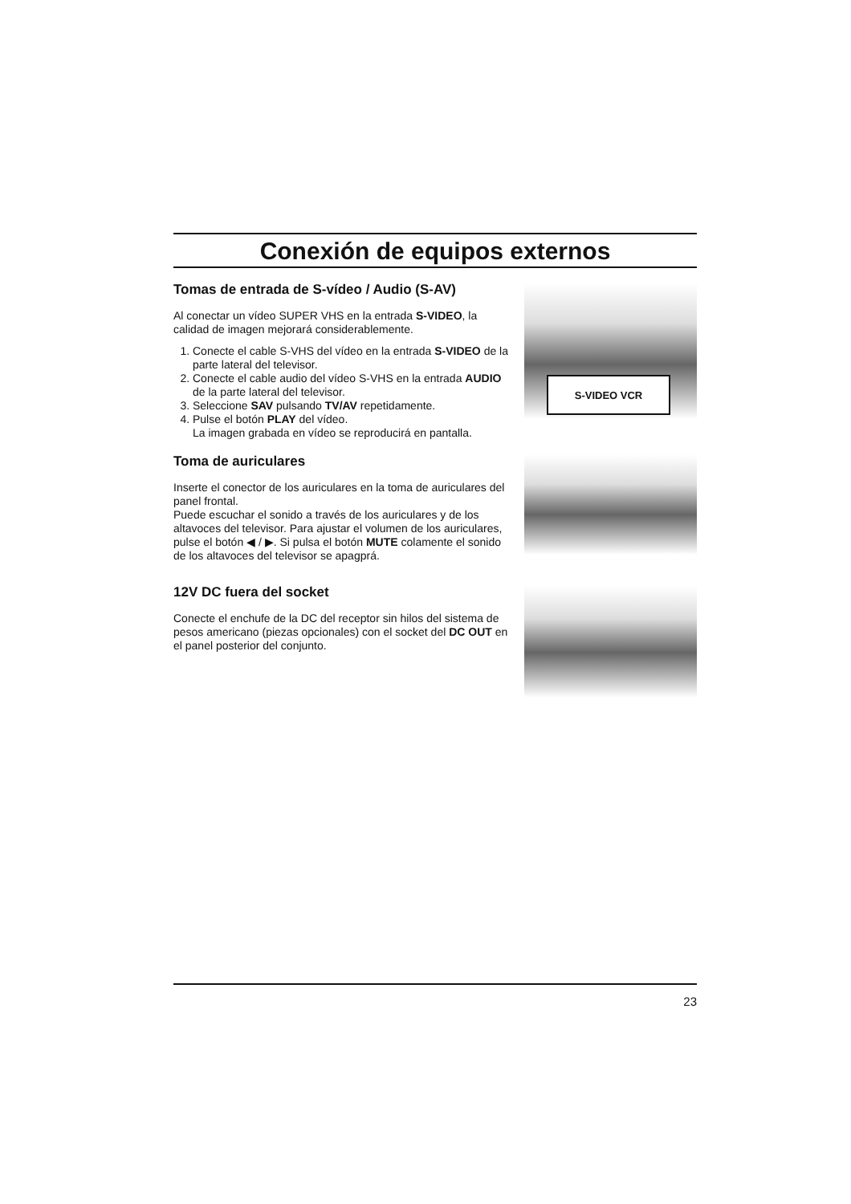Conexión de equipos externos
Tomas de entrada de S-vídeo / Audio (S-AV)
Al conectar un vídeo SUPER VHS en la entrada S-VIDEO, la calidad de imagen mejorará considerablemente.
1. Conecte el cable S-VHS del vídeo en la entrada S-VIDEO de la parte lateral del televisor.
2. Conecte el cable audio del vídeo S-VHS en la entrada AUDIO de la parte lateral del televisor.
3. Seleccione SAV pulsando TV/AV repetidamente.
4. Pulse el botón PLAY del vídeo.
La imagen grabada en vídeo se reproducirá en pantalla.
S-VIDEO VCR
Toma de auriculares
Inserte el conector de los auriculares en la toma de auriculares del panel frontal.
Puede escuchar el sonido a través de los auriculares y de los altavoces del televisor. Para ajustar el volumen de los auriculares, pulse el botón ◀ / ▶. Si pulsa el botón MUTE colamente el sonido de los altavoces del televisor se apagprá.
12V DC fuera del socket
Conecte el enchufe de la DC del receptor sin hilos del sistema de pesos americano (piezas opcionales) con el socket del DC OUT en el panel posterior del conjunto.
23